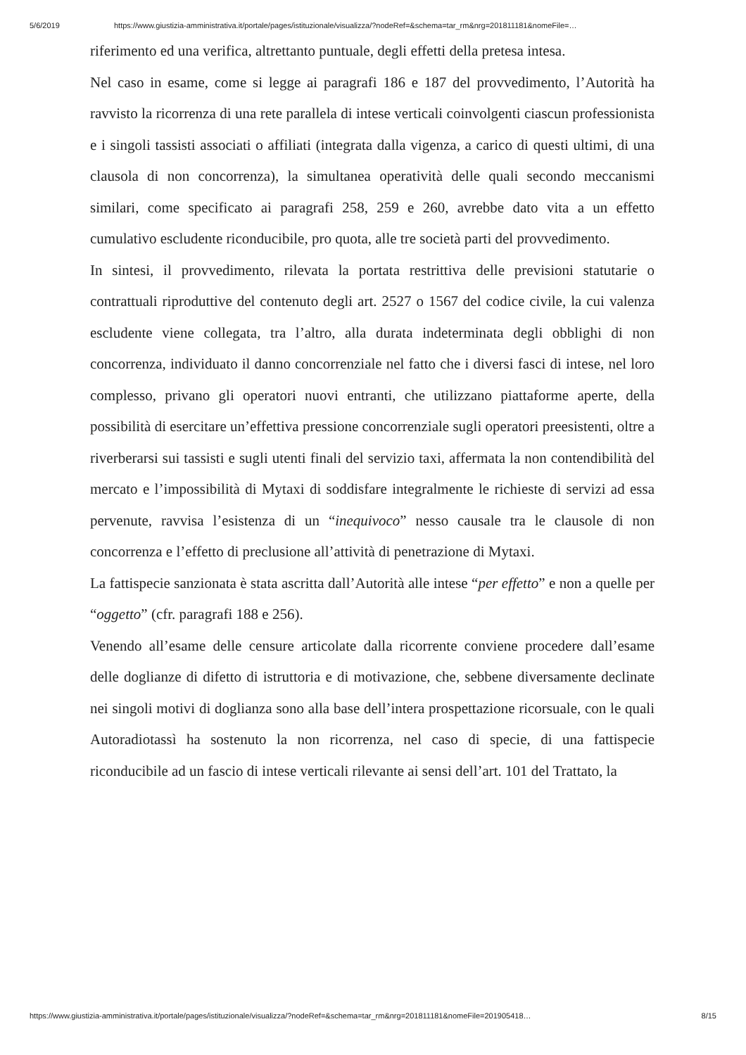5/6/2019 https://www.giustizia-amministrativa.it/portale/pages/istituzionale/visualizza/?nodeRef=&schema=tar_rm&nrg=201811181&nomeFile=…
riferimento ed una verifica, altrettanto puntuale, degli effetti della pretesa intesa.
Nel caso in esame, come si legge ai paragrafi 186 e 187 del provvedimento, l’Autorità ha ravvisto la ricorrenza di una rete parallela di intese verticali coinvolgenti ciascun professionista e i singoli tassisti associati o affiliati (integrata dalla vigenza, a carico di questi ultimi, di una clausola di non concorrenza), la simultanea operatività delle quali secondo meccanismi similari, come specificato ai paragrafi 258, 259 e 260, avrebbe dato vita a un effetto cumulativo escludente riconducibile, pro quota, alle tre società parti del provvedimento.
In sintesi, il provvedimento, rilevata la portata restrittiva delle previsioni statutarie o contrattuali riproduttive del contenuto degli art. 2527 o 1567 del codice civile, la cui valenza escludente viene collegata, tra l’altro, alla durata indeterminata degli obblighi di non concorrenza, individuato il danno concorrenziale nel fatto che i diversi fasci di intese, nel loro complesso, privano gli operatori nuovi entranti, che utilizzano piattaforme aperte, della possibilità di esercitare un’effettiva pressione concorrenziale sugli operatori preesistenti, oltre a riverberarsi sui tassisti e sugli utenti finali del servizio taxi, affermata la non contendibilità del mercato e l’impossibilità di Mytaxi di soddisfare integralmente le richieste di servizi ad essa pervenute, ravvisa l’esistenza di un “inequivoco” nesso causale tra le clausole di non concorrenza e l’effetto di preclusione all’attività di penetrazione di Mytaxi.
La fattispecie sanzionata è stata ascritta dall’Autorità alle intese “per effetto” e non a quelle per “oggetto” (cfr. paragrafi 188 e 256).
Venendo all’esame delle censure articolate dalla ricorrente conviene procedere dall’esame delle doglianze di difetto di istruttoria e di motivazione, che, sebbene diversamente declinate nei singoli motivi di doglianza sono alla base dell’intera prospettazione ricorsuale, con le quali Autoradiotassì ha sostenuto la non ricorrenza, nel caso di specie, di una fattispecie riconducibile ad un fascio di intese verticali rilevante ai sensi dell’art. 101 del Trattato, la
https://www.giustizia-amministrativa.it/portale/pages/istituzionale/visualizza/?nodeRef=&schema=tar_rm&nrg=201811181&nomeFile=201905418… 8/15